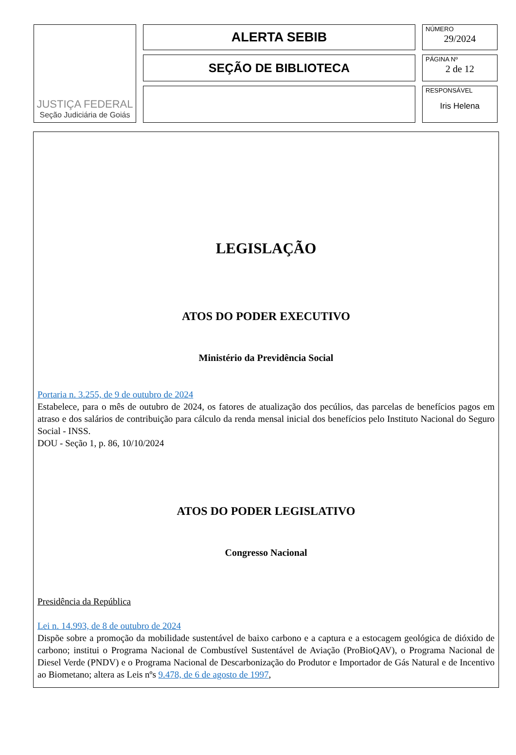JUSTIÇA FEDERAL
Seção Judiciária de Goiás
ALERTA SEBIB
SEÇÃO DE BIBLIOTECA
NÚMERO
29/2024
PÁGINA Nº
2 de 12
RESPONSÁVEL
Iris Helena
LEGISLAÇÃO
ATOS DO PODER EXECUTIVO
Ministério da Previdência Social
Portaria n. 3.255, de 9 de outubro de 2024
Estabelece, para o mês de outubro de 2024, os fatores de atualização dos pecúlios, das parcelas de benefícios pagos em atraso e dos salários de contribuição para cálculo da renda mensal inicial dos benefícios pelo Instituto Nacional do Seguro Social - INSS.
DOU - Seção 1, p. 86, 10/10/2024
ATOS DO PODER LEGISLATIVO
Congresso Nacional
Presidência da República
Lei n. 14.993, de 8 de outubro de 2024
Dispõe sobre a promoção da mobilidade sustentável de baixo carbono e a captura e a estocagem geológica de dióxido de carbono; institui o Programa Nacional de Combustível Sustentável de Aviação (ProBioQAV), o Programa Nacional de Diesel Verde (PNDV) e o Programa Nacional de Descarbonização do Produtor e Importador de Gás Natural e de Incentivo ao Biometano; altera as Leis nºs 9.478, de 6 de agosto de 1997,